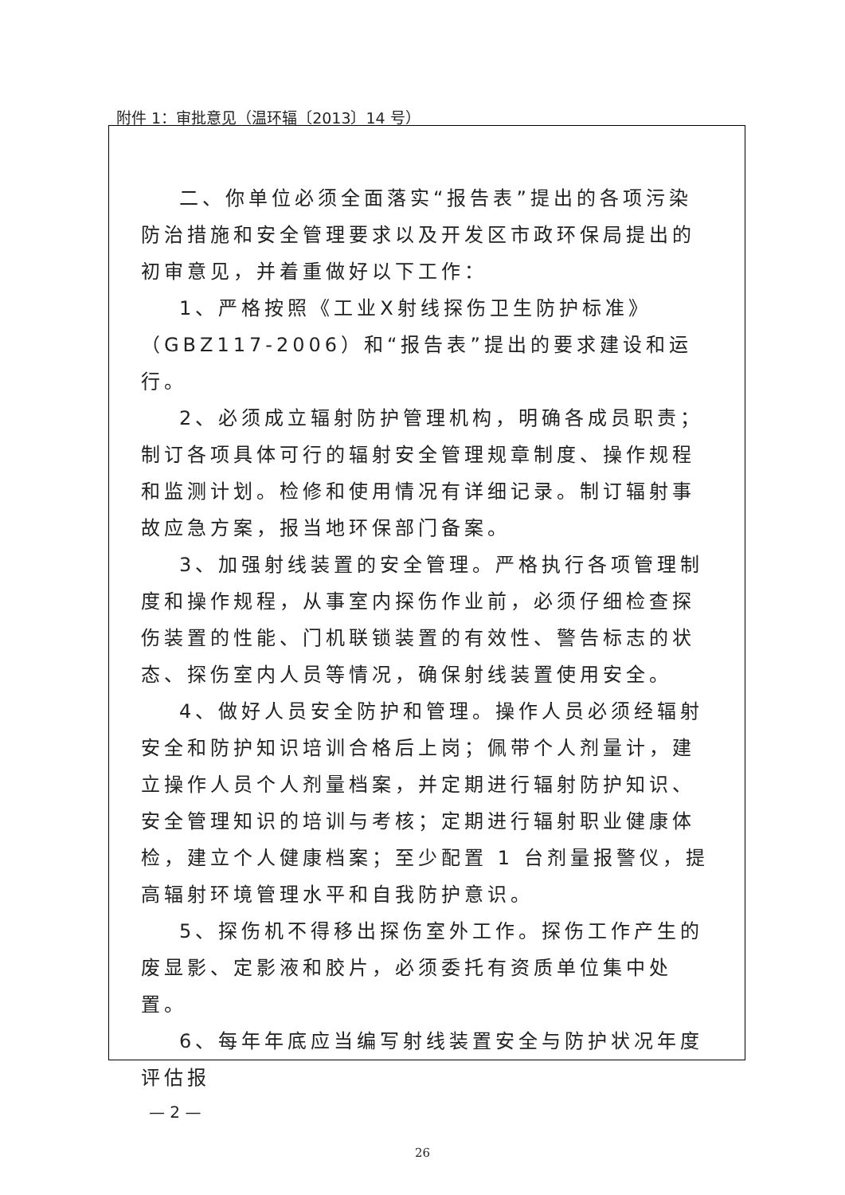附件 1：审批意见（温环辐〔2013〕14 号）
二、你单位必须全面落实“报告表”提出的各项污染防治措施和安全管理要求以及开发区市政环保局提出的初审意见，并着重做好以下工作：
1、严格按照《工业X射线探伤卫生防护标准》（GBZ117-2006）和“报告表”提出的要求建设和运行。
2、必须成立辐射防护管理机构，明确各成员职责；制订各项具体可行的辐射安全管理规章制度、操作规程和监测计划。检修和使用情况有详细记录。制订辐射事故应急方案，报当地环保部门备案。
3、加强射线装置的安全管理。严格执行各项管理制度和操作规程，从事室内探伤作业前，必须仔细检查探伤装置的性能、门机联锁装置的有效性、警告标志的状态、探伤室内人员等情况，确保射线装置使用安全。
4、做好人员安全防护和管理。操作人员必须经辐射安全和防护知识培训合格后上岗；佩带个人剂量计，建立操作人员个人剂量档案，并定期进行辐射防护知识、安全管理知识的培训与考核；定期进行辐射职业健康体检，建立个人健康档案；至少配置 1 台剂量报警仪，提高辐射环境管理水平和自我防护意识。
5、探伤机不得移出探伤室外工作。探伤工作产生的废显影、定影液和胶片，必须委托有资质单位集中处置。
6、每年年底应当编写射线装置安全与防护状况年度评估报
— 2 —
26